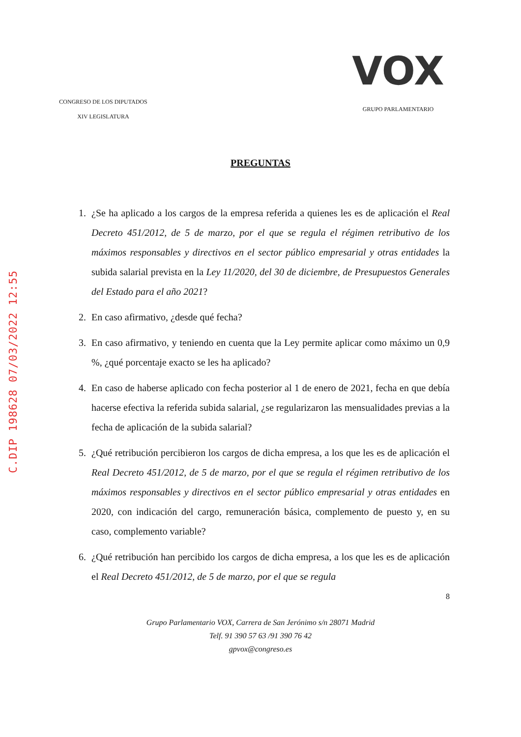C.DIP 198628 07/03/2022 12:55
CONGRESO DE LOS DIPUTADOS
XIV LEGISLATURA
VOX
GRUPO PARLAMENTARIO
PREGUNTAS
1. ¿Se ha aplicado a los cargos de la empresa referida a quienes les es de aplicación el Real Decreto 451/2012, de 5 de marzo, por el que se regula el régimen retributivo de los máximos responsables y directivos en el sector público empresarial y otras entidades la subida salarial prevista en la Ley 11/2020, del 30 de diciembre, de Presupuestos Generales del Estado para el año 2021?
2. En caso afirmativo, ¿desde qué fecha?
3. En caso afirmativo, y teniendo en cuenta que la Ley permite aplicar como máximo un 0,9 %, ¿qué porcentaje exacto se les ha aplicado?
4. En caso de haberse aplicado con fecha posterior al 1 de enero de 2021, fecha en que debía hacerse efectiva la referida subida salarial, ¿se regularizaron las mensualidades previas a la fecha de aplicación de la subida salarial?
5. ¿Qué retribución percibieron los cargos de dicha empresa, a los que les es de aplicación el Real Decreto 451/2012, de 5 de marzo, por el que se regula el régimen retributivo de los máximos responsables y directivos en el sector público empresarial y otras entidades en 2020, con indicación del cargo, remuneración básica, complemento de puesto y, en su caso, complemento variable?
6. ¿Qué retribución han percibido los cargos de dicha empresa, a los que les es de aplicación el Real Decreto 451/2012, de 5 de marzo, por el que se regula
8
Grupo Parlamentario VOX, Carrera de San Jerónimo s/n 28071 Madrid
Telf. 91 390 57 63 /91 390 76 42
gpvox@congreso.es